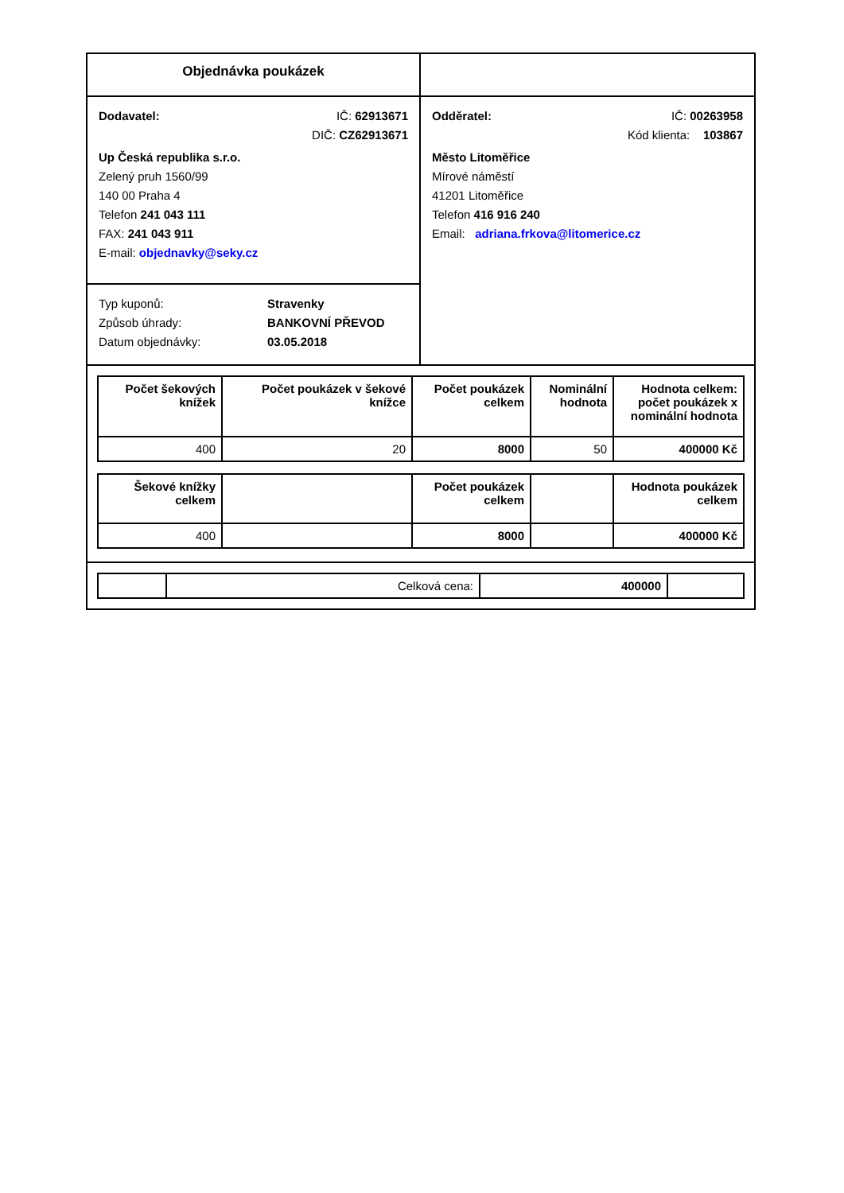Objednávka poukázek
Dodavatel: IČ: 62913671
DIČ: CZ62913671
Up Česká republika s.r.o.
Zelený pruh 1560/99
140 00 Praha 4
Telefon 241 043 111
FAX: 241 043 911
E-mail: objednavky@seky.cz
Typ kuponů: Stravenky
Způsob úhrady: BANKOVNÍ PŘEVOD
Datum objednávky: 03.05.2018
Odděratel: IČ: 00263958
Kód klienta: 103867
Město Litoměřice
Mírové náměstí
41201 Litoměřice
Telefon 416 916 240
Email: adriana.frkova@litomerice.cz
| Počet šekových knížek | Počet poukázek v šekové knížce | Počet poukázek celkem | Nominální hodnota | Hodnota celkem: počet poukázek x nominální hodnota |
| --- | --- | --- | --- | --- |
| 400 | 20 | 8000 | 50 | 400000 Kč |
| Šekové knížky celkem | | Počet poukázek celkem | | Hodnota poukázek celkem |
| --- | --- | --- | --- | --- |
| 400 | | 8000 | | 400000 Kč |
| | Celková cena: | 400000 | |